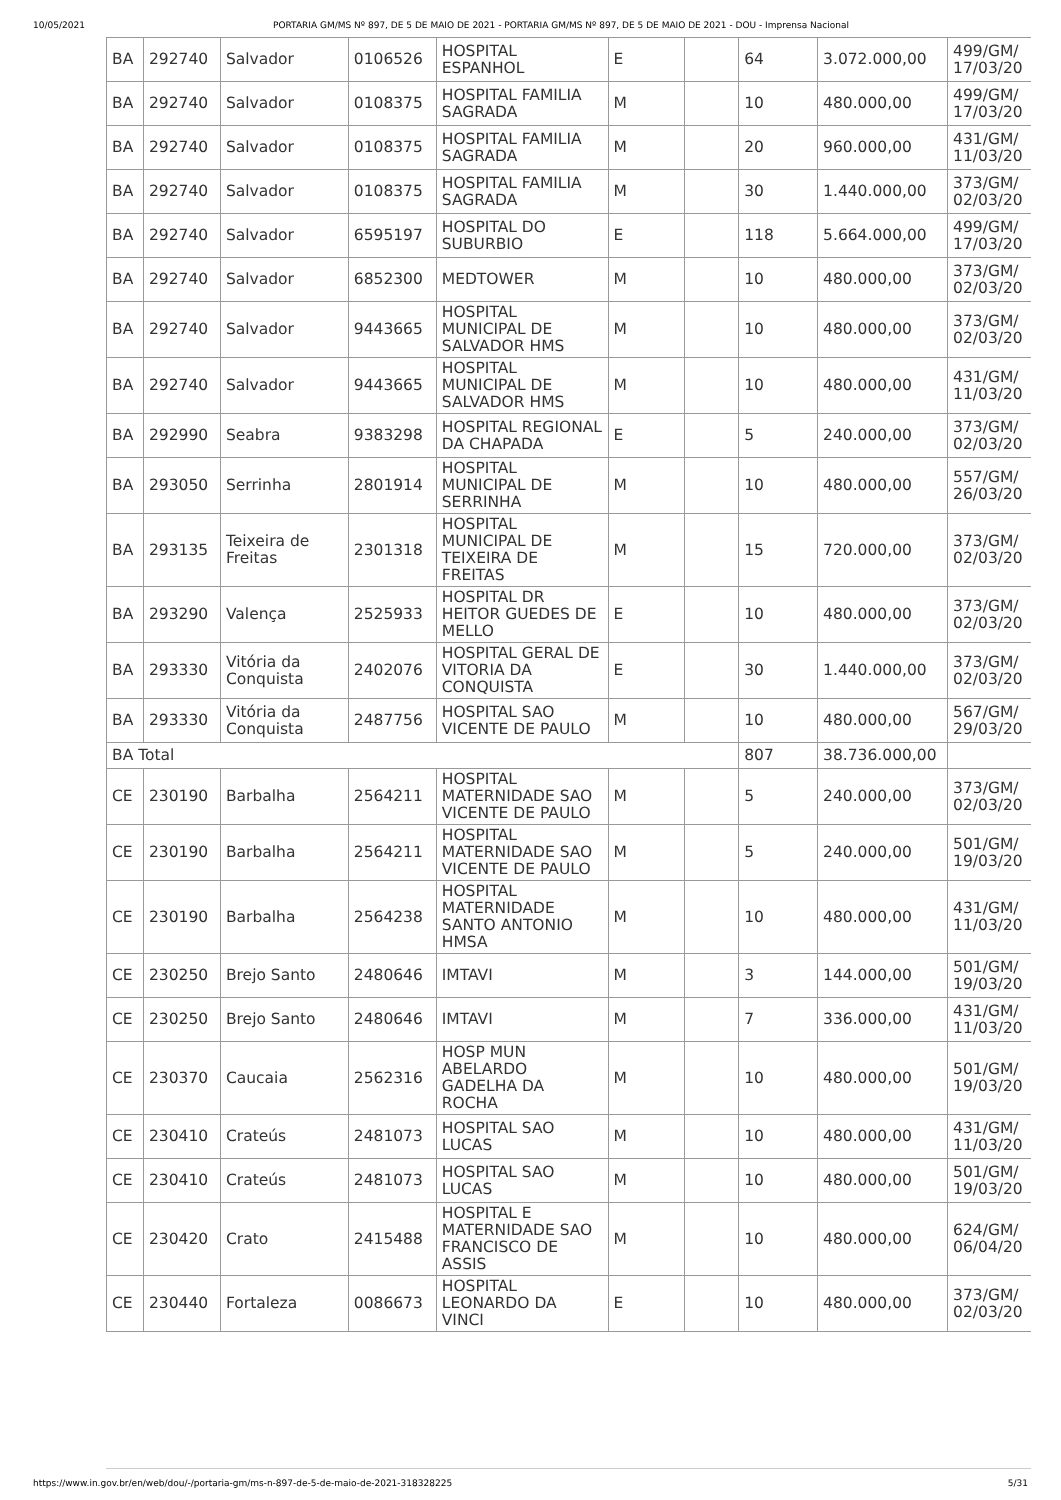10/05/2021 PORTARIA GM/MS Nº 897, DE 5 DE MAIO DE 2021 - PORTARIA GM/MS Nº 897, DE 5 DE MAIO DE 2021 - DOU - Imprensa Nacional
| BA | 292740 | Salvador | 0106526 | HOSPITAL ESPANHOL | E | | 64 | 3.072.000,00 | 499/GM/ 17/03/20 |
| BA | 292740 | Salvador | 0108375 | HOSPITAL FAMILIA SAGRADA | M | | 10 | 480.000,00 | 499/GM/ 17/03/20 |
| BA | 292740 | Salvador | 0108375 | HOSPITAL FAMILIA SAGRADA | M | | 20 | 960.000,00 | 431/GM/ 11/03/20 |
| BA | 292740 | Salvador | 0108375 | HOSPITAL FAMILIA SAGRADA | M | | 30 | 1.440.000,00 | 373/GM/ 02/03/20 |
| BA | 292740 | Salvador | 6595197 | HOSPITAL DO SUBURBIO | E | | 118 | 5.664.000,00 | 499/GM/ 17/03/20 |
| BA | 292740 | Salvador | 6852300 | MEDTOWER | M | | 10 | 480.000,00 | 373/GM/ 02/03/20 |
| BA | 292740 | Salvador | 9443665 | HOSPITAL MUNICIPAL DE SALVADOR HMS | M | | 10 | 480.000,00 | 373/GM/ 02/03/20 |
| BA | 292740 | Salvador | 9443665 | HOSPITAL MUNICIPAL DE SALVADOR HMS | M | | 10 | 480.000,00 | 431/GM/ 11/03/20 |
| BA | 292990 | Seabra | 9383298 | HOSPITAL REGIONAL DA CHAPADA | E | | 5 | 240.000,00 | 373/GM/ 02/03/20 |
| BA | 293050 | Serrinha | 2801914 | HOSPITAL MUNICIPAL DE SERRINHA | M | | 10 | 480.000,00 | 557/GM/ 26/03/20 |
| BA | 293135 | Teixeira de Freitas | 2301318 | HOSPITAL MUNICIPAL DE TEIXEIRA DE FREITAS | M | | 15 | 720.000,00 | 373/GM/ 02/03/20 |
| BA | 293290 | Valença | 2525933 | HOSPITAL DR HEITOR GUEDES DE MELLO | E | | 10 | 480.000,00 | 373/GM/ 02/03/20 |
| BA | 293330 | Vitória da Conquista | 2402076 | HOSPITAL GERAL DE VITORIA DA CONQUISTA | E | | 30 | 1.440.000,00 | 373/GM/ 02/03/20 |
| BA | 293330 | Vitória da Conquista | 2487756 | HOSPITAL SAO VICENTE DE PAULO | M | | 10 | 480.000,00 | 567/GM/ 29/03/20 |
| BA Total | | | | | | | 807 | 38.736.000,00 | |
| CE | 230190 | Barbalha | 2564211 | HOSPITAL MATERNIDADE SAO VICENTE DE PAULO | M | | 5 | 240.000,00 | 373/GM/ 02/03/20 |
| CE | 230190 | Barbalha | 2564211 | HOSPITAL MATERNIDADE SAO VICENTE DE PAULO | M | | 5 | 240.000,00 | 501/GM/ 19/03/20 |
| CE | 230190 | Barbalha | 2564238 | HOSPITAL MATERNIDADE SANTO ANTONIO HMSA | M | | 10 | 480.000,00 | 431/GM/ 11/03/20 |
| CE | 230250 | Brejo Santo | 2480646 | IMTAVI | M | | 3 | 144.000,00 | 501/GM/ 19/03/20 |
| CE | 230250 | Brejo Santo | 2480646 | IMTAVI | M | | 7 | 336.000,00 | 431/GM/ 11/03/20 |
| CE | 230370 | Caucaia | 2562316 | HOSP MUN ABELARDO GADELHA DA ROCHA | M | | 10 | 480.000,00 | 501/GM/ 19/03/20 |
| CE | 230410 | Crateús | 2481073 | HOSPITAL SAO LUCAS | M | | 10 | 480.000,00 | 431/GM/ 11/03/20 |
| CE | 230410 | Crateús | 2481073 | HOSPITAL SAO LUCAS | M | | 10 | 480.000,00 | 501/GM/ 19/03/20 |
| CE | 230420 | Crato | 2415488 | HOSPITAL E MATERNIDADE SAO FRANCISCO DE ASSIS | M | | 10 | 480.000,00 | 624/GM/ 06/04/20 |
| CE | 230440 | Fortaleza | 0086673 | HOSPITAL LEONARDO DA VINCI | E | | 10 | 480.000,00 | 373/GM/ 02/03/20 |
https://www.in.gov.br/en/web/dou/-/portaria-gm/ms-n-897-de-5-de-maio-de-2021-318328225 5/31